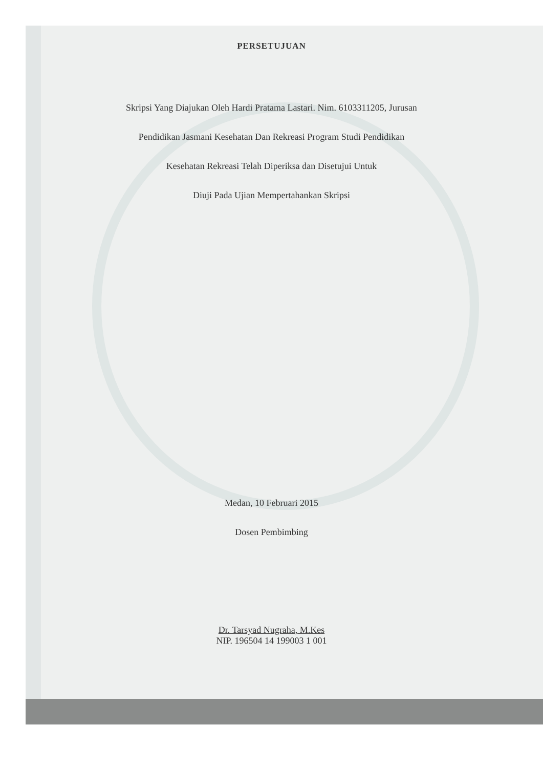PERSETUJUAN
Skripsi Yang Diajukan Oleh Hardi Pratama Lastari. Nim. 6103311205, Jurusan
Pendidikan Jasmani Kesehatan Dan Rekreasi Program Studi Pendidikan
Kesehatan Rekreasi Telah Diperiksa dan Disetujui Untuk
Diuji Pada Ujian Mempertahankan Skripsi
Medan, 10 Februari 2015
Dosen Pembimbing
Dr. Tarsyad Nugraha, M.Kes
NIP. 196504 14 199003 1 001